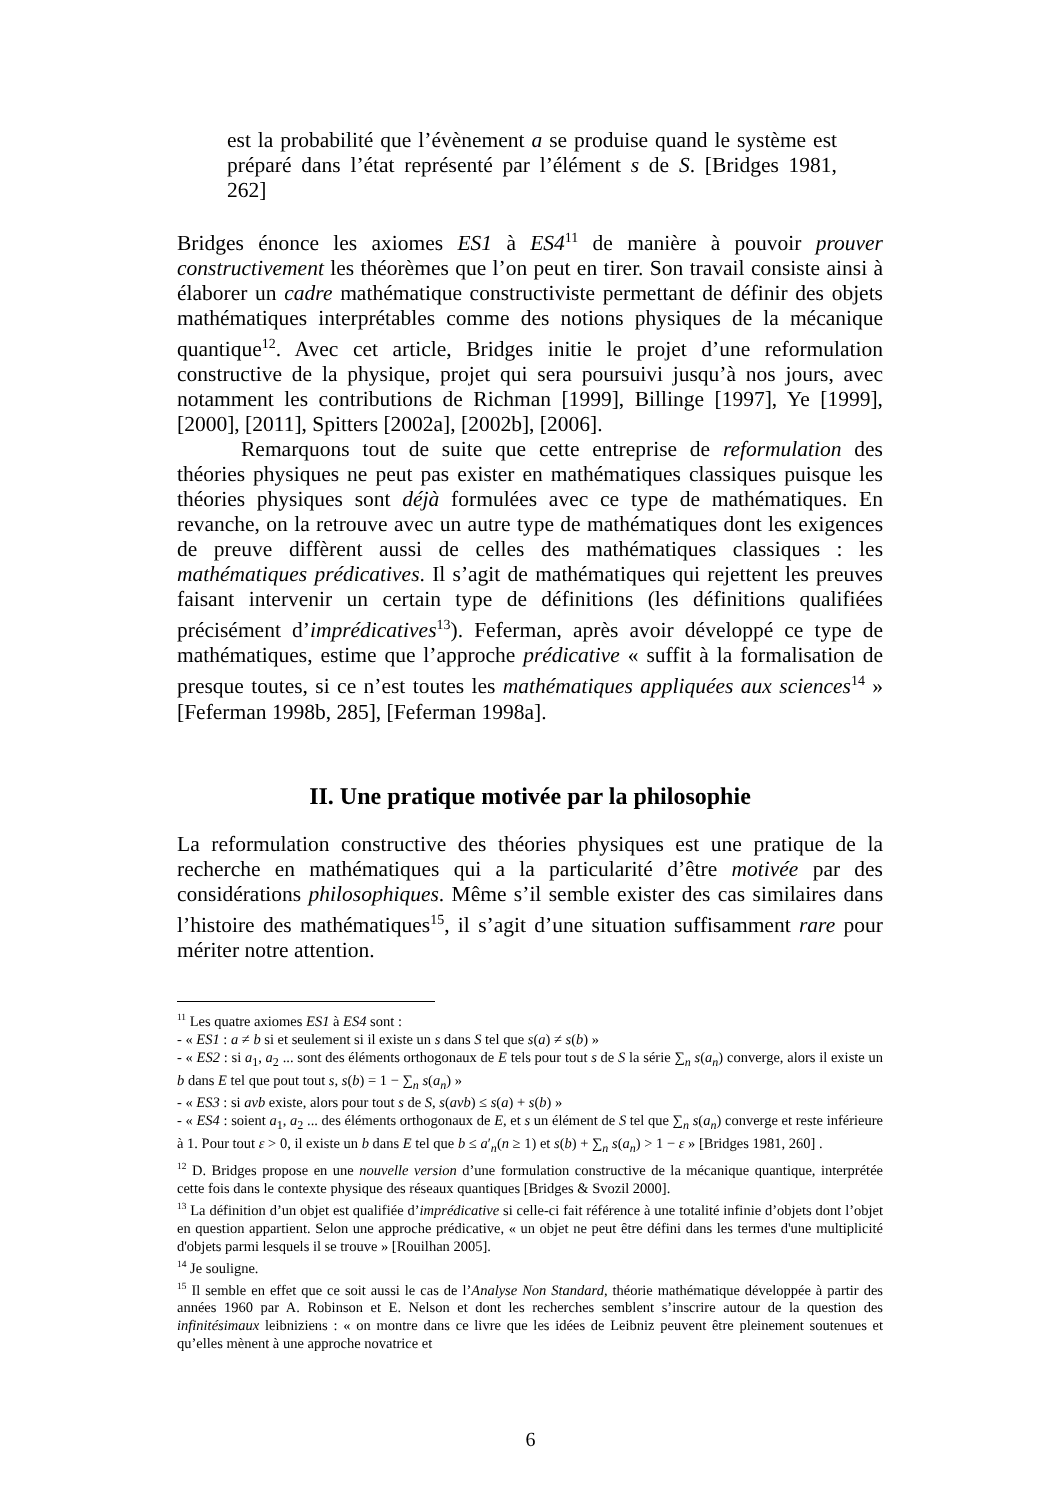est la probabilité que l’évènement a se produise quand le système est préparé dans l’état représenté par l’élément s de S. [Bridges 1981, 262]
Bridges énonce les axiomes ES1 à ES4<sup>11</sup> de manière à pouvoir prouver constructivement les théorèmes que l’on peut en tirer. Son travail consiste ainsi à élaborer un cadre mathématique constructiviste permettant de définir des objets mathématiques interprétables comme des notions physiques de la mécanique quantique<sup>12</sup>. Avec cet article, Bridges initie le projet d’une reformulation constructive de la physique, projet qui sera poursuivi jusqu’à nos jours, avec notamment les contributions de Richman [1999], Billinge [1997], Ye [1999], [2000], [2011], Spitters [2002a], [2002b], [2006].
Remarquons tout de suite que cette entreprise de reformulation des théories physiques ne peut pas exister en mathématiques classiques puisque les théories physiques sont déjà formulées avec ce type de mathématiques. En revanche, on la retrouve avec un autre type de mathématiques dont les exigences de preuve diffèrent aussi de celles des mathématiques classiques : les mathématiques prédicatives. Il s’agit de mathématiques qui rejettent les preuves faisant intervenir un certain type de définitions (les définitions qualifiées précisément d’imprédicatives<sup>13</sup>). Feferman, après avoir développé ce type de mathématiques, estime que l’approche prédicative « suffit à la formalisation de presque toutes, si ce n’est toutes les mathématiques appliquées aux sciences<sup>14</sup> » [Feferman 1998b, 285], [Feferman 1998a].
II. Une pratique motivée par la philosophie
La reformulation constructive des théories physiques est une pratique de la recherche en mathématiques qui a la particularité d’être motivée par des considérations philosophiques. Même s’il semble exister des cas similaires dans l’histoire des mathématiques<sup>15</sup>, il s’agit d’une situation suffisamment rare pour mériter notre attention.
<sup>11</sup> Les quatre axiomes ES1 à ES4 sont :
- « ES1 : a ≠ b si et seulement si il existe un s dans S tel que s(a) ≠ s(b) »
- « ES2 : si a<sub>1</sub>, a<sub>2</sub> ... sont des éléments orthogonaux de E tels pour tout s de S la série ∑<sub>n</sub> s(a<sub>n</sub>) converge, alors il existe un b dans E tel que pout tout s, s(b) = 1 − ∑<sub>n</sub> s(a<sub>n</sub>) »
- « ES3 : si avb existe, alors pour tout s de S, s(avb) ≤ s(a) + s(b) »
- « ES4 : soient a<sub>1</sub>, a<sub>2</sub> ... des éléments orthogonaux de E, et s un élément de S tel que ∑<sub>n</sub> s(a<sub>n</sub>) converge et reste inférieure à 1. Pour tout ε > 0, il existe un b dans E tel que b ≤ a′<sub>n</sub>(n ≥ 1) et s(b) + ∑<sub>n</sub> s(a<sub>n</sub>) > 1 − ε » [Bridges 1981, 260] .
<sup>12</sup> D. Bridges propose en une nouvelle version d’une formulation constructive de la mécanique quantique, interprétée cette fois dans le contexte physique des réseaux quantiques [Bridges & Svozil 2000].
<sup>13</sup> La définition d’un objet est qualifiée d’imprédicative si celle-ci fait référence à une totalité infinie d’objets dont l’objet en question appartient. Selon une approche prédicative, « un objet ne peut être défini dans les termes d'une multiplicité d'objets parmi lesquels il se trouve » [Rouilhan 2005].
<sup>14</sup> Je souligne.
<sup>15</sup> Il semble en effet que ce soit aussi le cas de l’Analyse Non Standard, théorie mathématique développée à partir des années 1960 par A. Robinson et E. Nelson et dont les recherches semblent s’inscrire autour de la question des infinitésimaux leibniziens : « on montre dans ce livre que les idées de Leibniz peuvent être pleinement soutenues et qu’elles mènent à une approche novatrice et
6